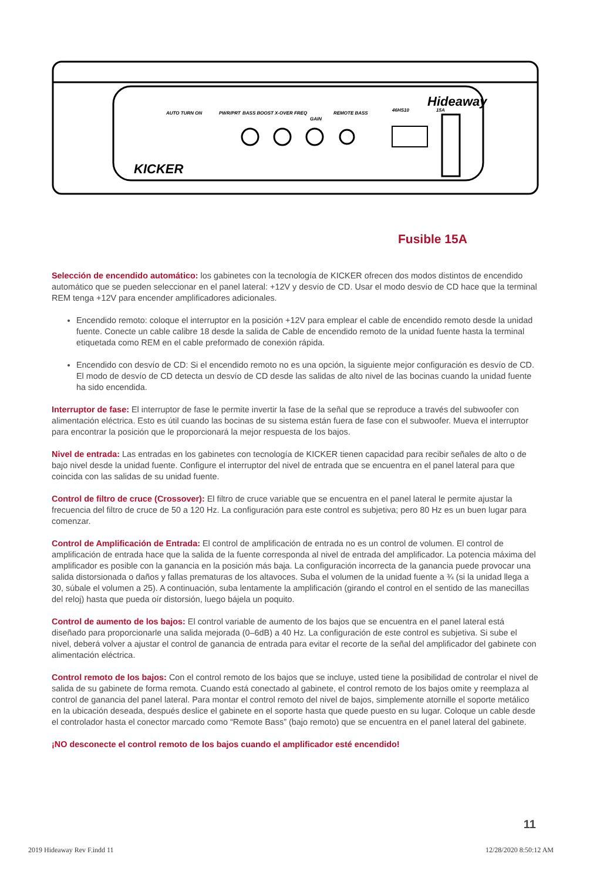Hideaway
AUTO TURN ON
PWR/PRT
BASS BOOST
X-OVER FREQ
GAIN
REMOTE BASS
46HS10
15A
KICKER
Fusible 15A
Selección de encendido automático: los gabinetes con la tecnología de KICKER ofrecen dos modos distintos de encendido automático que se pueden seleccionar en el panel lateral: +12V y desvío de CD. Usar el modo desvío de CD hace que la terminal REM tenga +12V para encender amplificadores adicionales.
Encendido remoto: coloque el interruptor en la posición +12V para emplear el cable de encendido remoto desde la unidad fuente. Conecte un cable calibre 18 desde la salida de Cable de encendido remoto de la unidad fuente hasta la terminal etiquetada como REM en el cable preformado de conexión rápida.
Encendido con desvío de CD: Si el encendido remoto no es una opción, la siguiente mejor configuración es desvío de CD. El modo de desvío de CD detecta un desvío de CD desde las salidas de alto nivel de las bocinas cuando la unidad fuente ha sido encendida.
Interruptor de fase: El interruptor de fase le permite invertir la fase de la señal que se reproduce a través del subwoofer con alimentación eléctrica. Esto es útil cuando las bocinas de su sistema están fuera de fase con el subwoofer. Mueva el interruptor para encontrar la posición que le proporcionará la mejor respuesta de los bajos.
Nivel de entrada: Las entradas en los gabinetes con tecnología de KICKER tienen capacidad para recibir señales de alto o de bajo nivel desde la unidad fuente. Configure el interruptor del nivel de entrada que se encuentra en el panel lateral para que coincida con las salidas de su unidad fuente.
Control de filtro de cruce (Crossover): El filtro de cruce variable que se encuentra en el panel lateral le permite ajustar la frecuencia del filtro de cruce de 50 a 120 Hz. La configuración para este control es subjetiva; pero 80 Hz es un buen lugar para comenzar.
Control de Amplificación de Entrada: El control de amplificación de entrada no es un control de volumen. El control de amplificación de entrada hace que la salida de la fuente corresponda al nivel de entrada del amplificador. La potencia máxima del amplificador es posible con la ganancia en la posición más baja. La configuración incorrecta de la ganancia puede provocar una salida distorsionada o daños y fallas prematuras de los altavoces. Suba el volumen de la unidad fuente a ¾ (si la unidad llega a 30, súbale el volumen a 25). A continuación, suba lentamente la amplificación (girando el control en el sentido de las manecillas del reloj) hasta que pueda oír distorsión, luego bájela un poquito.
Control de aumento de los bajos: El control variable de aumento de los bajos que se encuentra en el panel lateral está diseñado para proporcionarle una salida mejorada (0–6dB) a 40 Hz. La configuración de este control es subjetiva. Si sube el nivel, deberá volver a ajustar el control de ganancia de entrada para evitar el recorte de la señal del amplificador del gabinete con alimentación eléctrica.
Control remoto de los bajos: Con el control remoto de los bajos que se incluye, usted tiene la posibilidad de controlar el nivel de salida de su gabinete de forma remota. Cuando está conectado al gabinete, el control remoto de los bajos omite y reemplaza al control de ganancia del panel lateral. Para montar el control remoto del nivel de bajos, simplemente atornille el soporte metálico en la ubicación deseada, después deslice el gabinete en el soporte hasta que quede puesto en su lugar. Coloque un cable desde el controlador hasta el conector marcado como “Remote Bass” (bajo remoto) que se encuentra en el panel lateral del gabinete.
¡NO desconecte el control remoto de los bajos cuando el amplificador esté encendido!
11
2019 Hideaway Rev F.indd 11 12/28/2020 8:50:12 AM